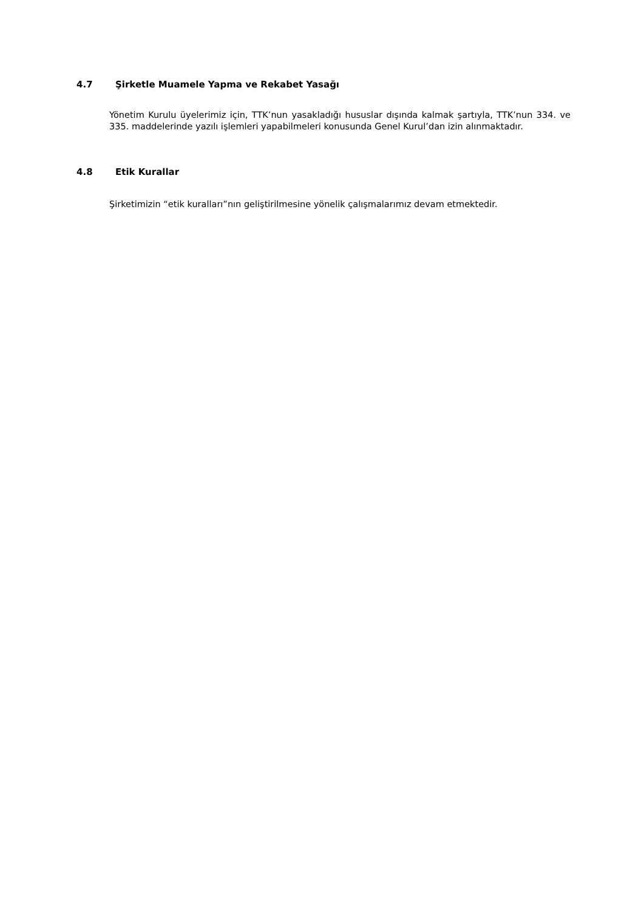4.7 Şirketle Muamele Yapma ve Rekabet Yasağı
Yönetim Kurulu üyelerimiz için, TTK’nun yasakladığı hususlar dışında kalmak şartıyla, TTK’nun 334. ve 335. maddelerinde yazılı işlemleri yapabilmeleri konusunda Genel Kurul’dan izin alınmaktadır.
4.8 Etik Kurallar
Şirketimizin “etik kuralları”nın geliştirilmesine yönelik çalışmalarımız devam etmektedir.